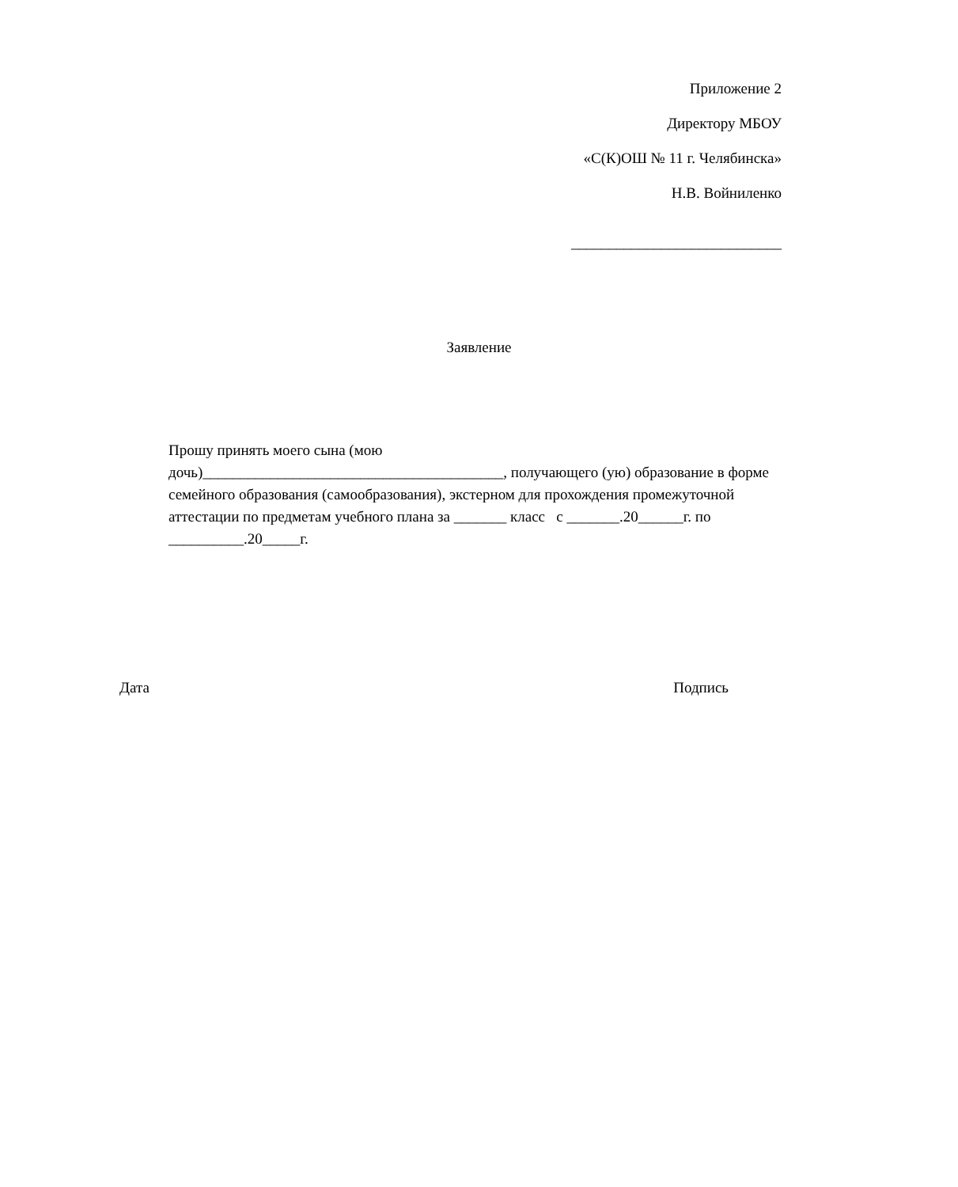Приложение 2
Директору МБОУ
«С(К)ОШ № 11 г. Челябинска»
Н.В. Войниленко
____________________________
Заявление
Прошу принять моего сына (мою
дочь)________________________________________, получающего (ую) образование в форме семейного образования (самообразования), экстерном для прохождения промежуточной аттестации по предметам учебного плана за _______ класс с _______.20______г. по __________.20_____г.
Дата Подпись